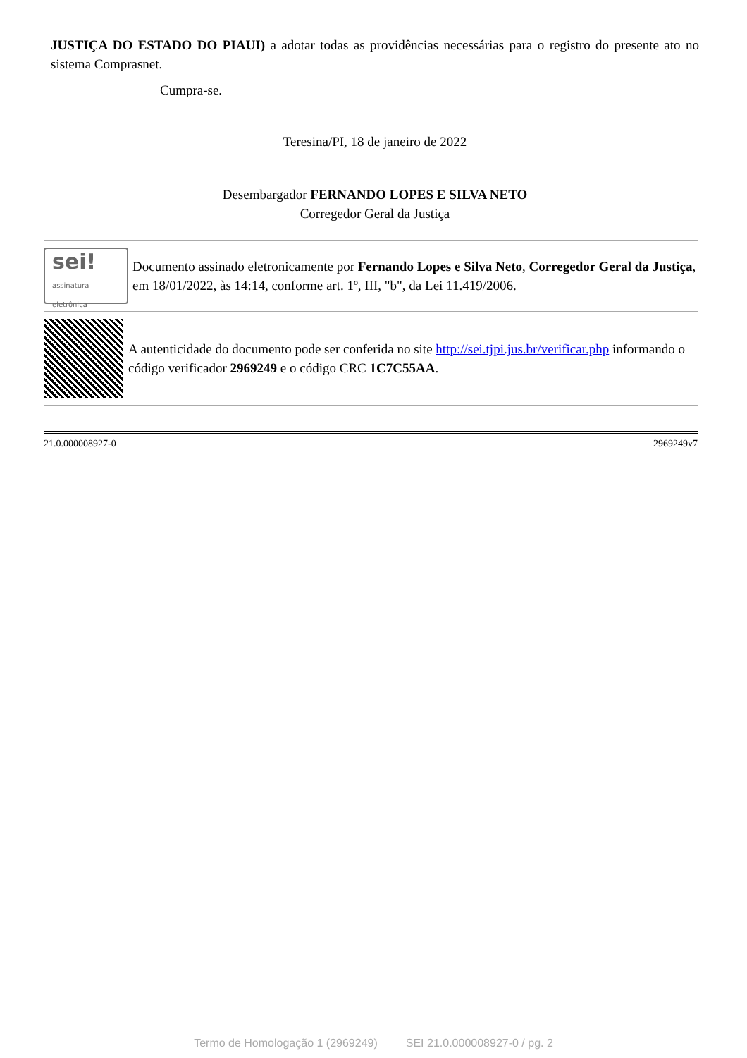JUSTIÇA DO ESTADO DO PIAUI) a adotar todas as providências necessárias para o registro do presente ato no sistema Comprasnet.
Cumpra-se.
Teresina/PI, 18 de janeiro de 2022
Desembargador FERNANDO LOPES E SILVA NETO
Corregedor Geral da Justiça
sei!
assinatura eletrônica
Documento assinado eletronicamente por Fernando Lopes e Silva Neto, Corregedor Geral da Justiça, em 18/01/2022, às 14:14, conforme art. 1º, III, "b", da Lei 11.419/2006.
A autenticidade do documento pode ser conferida no site http://sei.tjpi.jus.br/verificar.php informando o código verificador 2969249 e o código CRC 1C7C55AA.
21.0.000008927-0 2969249v7
Termo de Homologação 1 (2969249) SEI 21.0.000008927-0 / pg. 2